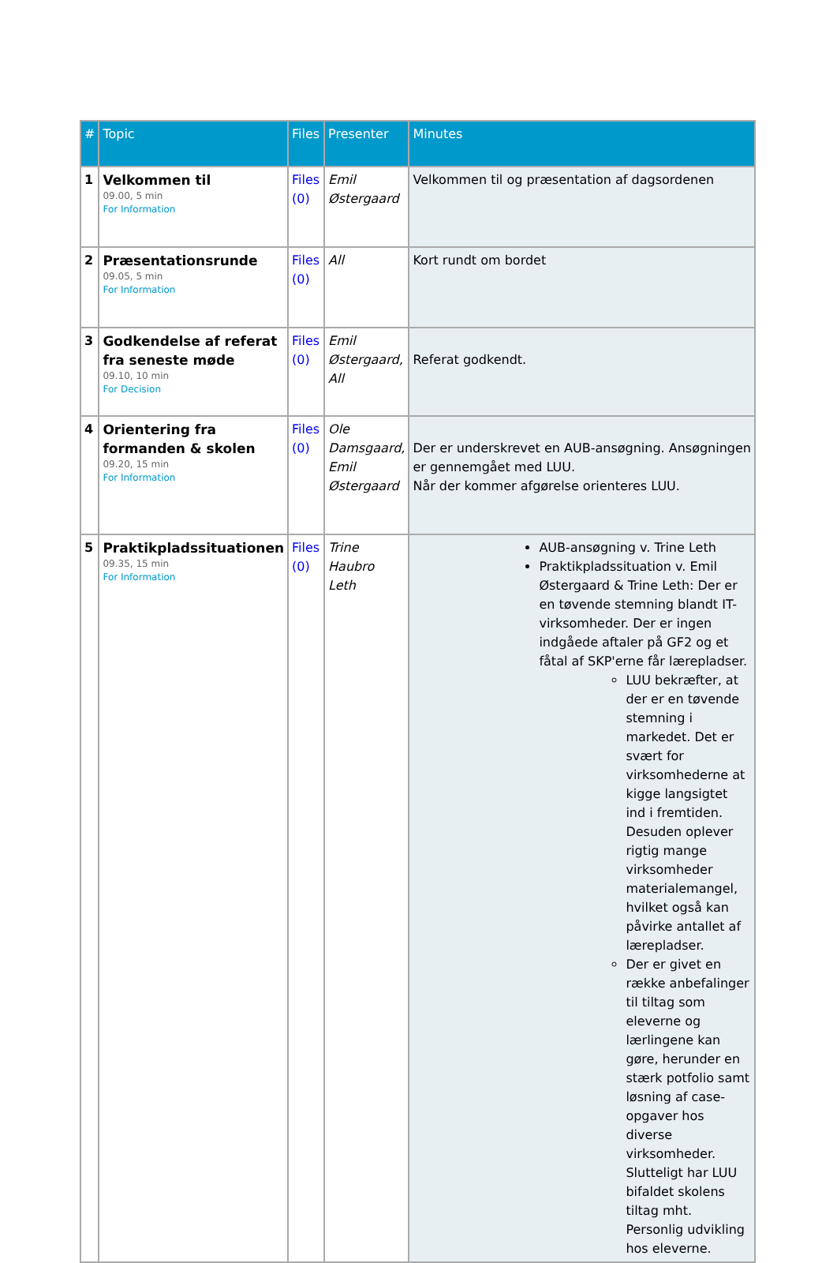| # | Topic | Files | Presenter | Minutes |
| --- | --- | --- | --- | --- |
| 1 | Velkommen til 09.00, 5 min For Information | Files (0) | Emil Østergaard | Velkommen til og præsentation af dagsordenen |
| 2 | Præsentationsrunde 09.05, 5 min For Information | Files (0) | All | Kort rundt om bordet |
| 3 | Godkendelse af referat fra seneste møde 09.10, 10 min For Decision | Files (0) | Emil Østergaard, All | Referat godkendt. |
| 4 | Orientering fra formanden & skolen 09.20, 15 min For Information | Files (0) | Ole Damsgaard, Emil Østergaard | Der er underskrevet en AUB-ansøgning. Ansøgningen er gennemgået med LUU. Når der kommer afgørelse orienteres LUU. |
| 5 | Praktikpladssituationen 09.35, 15 min For Information | Files (0) | Trine Haubro Leth | AUB-ansøgning v. Trine Leth Praktikpladssituation v. Emil Østergaard & Trine Leth: Der er en tøvende stemning blandt IT-virksomheder. Der er ingen indgåede aftaler på GF2 og et fåtal af SKP'erne får lærepladser. LUU bekræfter, at der er en tøvende stemning i markedet. Det er svært for virksomhederne at kigge langsigtet ind i fremtiden. Desuden oplever rigtig mange virksomheder materialemangel, hvilket også kan påvirke antallet af lærepladser. Der er givet en række anbefalinger til tiltag som eleverne og lærlingene kan gøre, herunder en stærk potfolio samt løsning af case-opgaver hos diverse virksomheder. Slutteligt har LUU bifaldet skolens tiltag mht. Personlig udvikling hos eleverne. |